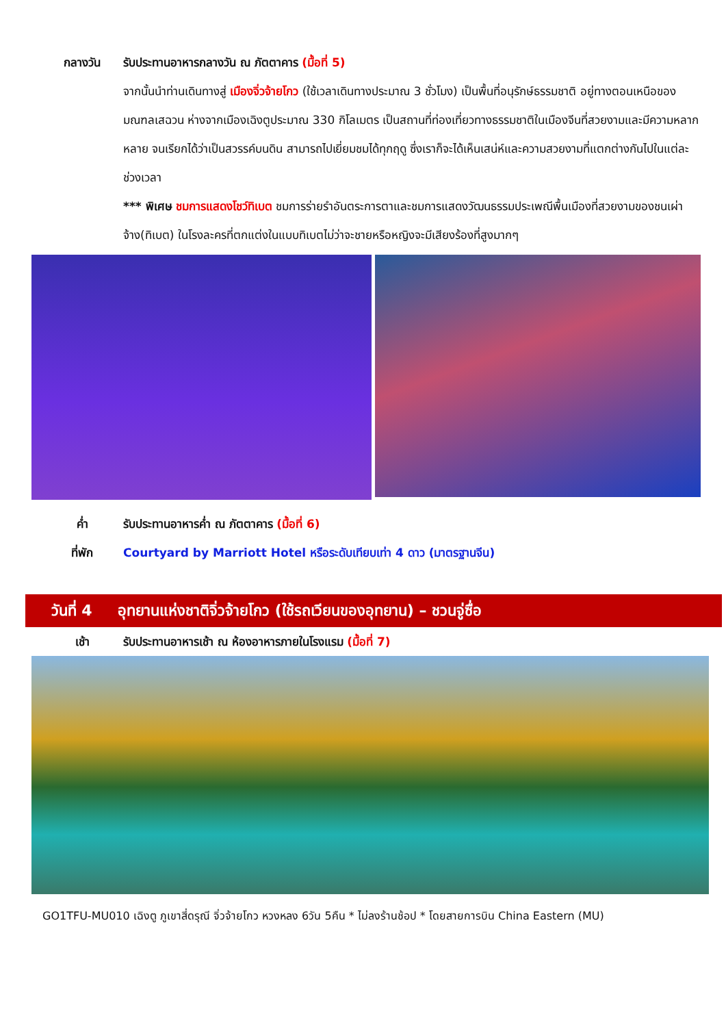กลางวัน รับประทานอาหารกลางวัน ณ ภัตตาคาร (มื้อที่ 5)
จากนั้นนำท่านเดินทางสู่ เมืองจิ่วจ้ายโกว (ใช้เวลาเดินทางประมาณ 3 ชั่วโมง) เป็นพื้นที่อนุรักษ์ธรรมชาติ อยู่ทางตอนเหนือของมณฑลเสฉวน ห่างจากเมืองเฉิงตูประมาณ 330 กิโลเมตร เป็นสถานที่ท่องเที่ยวทางธรรมชาติในเมืองจีนที่สวยงามและมีความหลากหลาย จนเรียกได้ว่าเป็นสวรรค์บนดิน สามารถไปเยี่ยมชมได้ทุกฤดู ซึ่งเราก็จะได้เห็นเสน่ห์และความสวยงามที่แตกต่างกันไปในแต่ละช่วงเวลา
*** พิเศษ ชมการแสดงโชว์ทิเบต ชมการร่ายรำอันตระการตาและชมการแสดงวัฒนธรรมประเพณีพื้นเมืองที่สวยงามของชนเผ่าจ้าง(ทิเบต) ในโรงละครที่ตกแต่งในแบบทิเบตไม่ว่าจะชายหรือหญิงจะมีเสียงร้องที่สูงมากๆ
ค่ำ รับประทานอาหารค่ำ ณ ภัตตาคาร (มื้อที่ 6)
ที่พัก Courtyard by Marriott Hotel หรือระดับเทียบเท่า 4 ดาว (มาตรฐานจีน)
วันที่ 4
อุทยานแห่งชาติจิ่วจ้ายโกว (ใช้รถเวียนของอุทยาน) – ชวนจู่ซื่อ
เช้า รับประทานอาหารเช้า ณ ห้องอาหารภายในโรงแรม (มื้อที่ 7)
GO1TFU-MU010 เฉิงตู ภูเขาสี่ดรุณี จิ่วจ้ายโกว หวงหลง 6วัน 5คืน * ไม่ลงร้านช้อป * โดยสายการบิน China Eastern (MU)